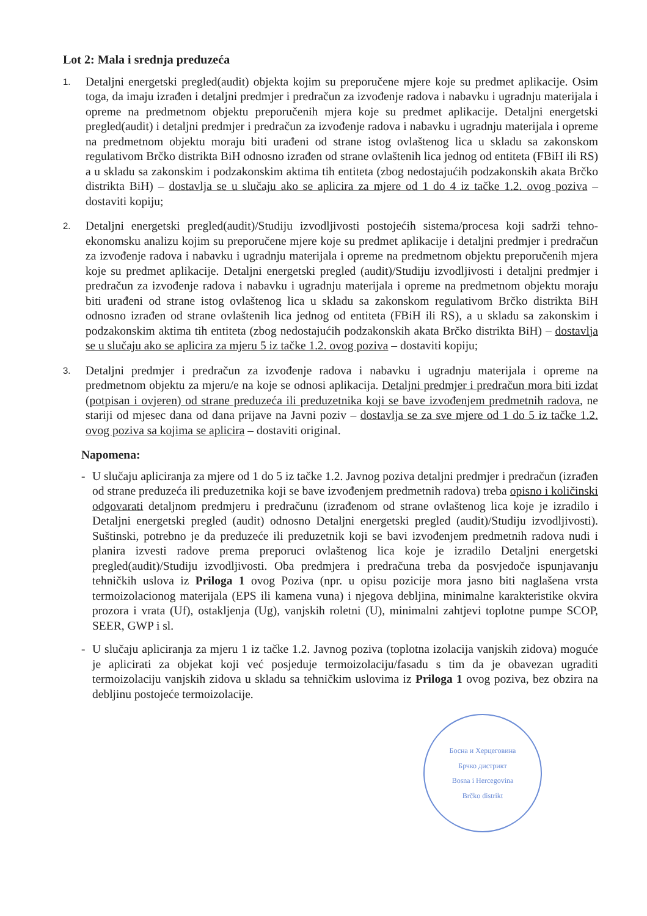Lot 2: Mala i srednja preduzeća
1.
Detaljni energetski pregled(audit) objekta kojim su preporučene mjere koje su predmet aplikacije. Osim toga, da imaju izrađen i detaljni predmjer i predračun za izvođenje radova i nabavku i ugradnju materijala i opreme na predmetnom objektu preporučenih mjera koje su predmet aplikacije. Detaljni energetski pregled(audit) i detaljni predmjer i predračun za izvođenje radova i nabavku i ugradnju materijala i opreme na predmetnom objektu moraju biti urađeni od strane istog ovlaštenog lica u skladu sa zakonskom regulativom Brčko distrikta BiH odnosno izrađen od strane ovlaštenih lica jednog od entiteta (FBiH ili RS) a u skladu sa zakonskim i podzakonskim aktima tih entiteta (zbog nedostajućih podzakonskih akata Brčko distrikta BiH) – dostavlja se u slučaju ako se aplicira za mjere od 1 do 4 iz tačke 1.2. ovog poziva – dostaviti kopiju;
2.
Detaljni energetski pregled(audit)/Studiju izvodljivosti postojećih sistema/procesa koji sadrži tehno-ekonomsku analizu kojim su preporučene mjere koje su predmet aplikacije i detaljni predmjer i predračun za izvođenje radova i nabavku i ugradnju materijala i opreme na predmetnom objektu preporučenih mjera koje su predmet aplikacije. Detaljni energetski pregled (audit)/Studiju izvodljivosti i detaljni predmjer i predračun za izvođenje radova i nabavku i ugradnju materijala i opreme na predmetnom objektu moraju biti urađeni od strane istog ovlaštenog lica u skladu sa zakonskom regulativom Brčko distrikta BiH odnosno izrađen od strane ovlaštenih lica jednog od entiteta (FBiH ili RS), a u skladu sa zakonskim i podzakonskim aktima tih entiteta (zbog nedostajućih podzakonskih akata Brčko distrikta BiH) – dostavlja se u slučaju ako se aplicira za mjeru 5 iz tačke 1.2. ovog poziva – dostaviti kopiju;
3.
Detaljni predmjer i predračun za izvođenje radova i nabavku i ugradnju materijala i opreme na predmetnom objektu za mjeru/e na koje se odnosi aplikacija. Detaljni predmjer i predračun mora biti izdat (potpisan i ovjeren) od strane preduzeća ili preduzetnika koji se bave izvođenjem predmetnih radova, ne stariji od mjesec dana od dana prijave na Javni poziv – dostavlja se za sve mjere od 1 do 5 iz tačke 1.2. ovog poziva sa kojima se aplicira – dostaviti original.
Napomena:
- U slučaju apliciranja za mjere od 1 do 5 iz tačke 1.2. Javnog poziva detaljni predmjer i predračun (izrađen od strane preduzeća ili preduzetnika koji se bave izvođenjem predmetnih radova) treba opisno i količinski odgovarati detaljnom predmjeru i predračunu (izrađenom od strane ovlaštenog lica koje je izradilo i Detaljni energetski pregled (audit) odnosno Detaljni energetski pregled (audit)/Studiju izvodljivosti). Suštinski, potrebno je da preduzeće ili preduzetnik koji se bavi izvođenjem predmetnih radova nudi i planira izvesti radove prema preporuci ovlaštenog lica koje je izradilo Detaljni energetski pregled(audit)/Studiju izvodljivosti. Oba predmjera i predračuna treba da posvjedoče ispunjavanju tehničkih uslova iz Priloga 1 ovog Poziva (npr. u opisu pozicije mora jasno biti naglašena vrsta termoizolacionog materijala (EPS ili kamena vuna) i njegova debljina, minimalne karakteristike okvira prozora i vrata (Uf), ostakljenja (Ug), vanjskih roletni (U), minimalni zahtjevi toplotne pumpe SCOP, SEER, GWP i sl.
- U slučaju apliciranja za mjeru 1 iz tačke 1.2. Javnog poziva (toplotna izolacija vanjskih zidova) moguće je aplicirati za objekat koji već posjeduje termoizolaciju/fasadu s tim da je obavezan ugraditi termoizolaciju vanjskih zidova u skladu sa tehničkim uslovima iz Priloga 1 ovog poziva, bez obzira na debljinu postojeće termoizolacije.
Босна и Херцеговина
Брчко дистрикт
Bosna i Hercegovina
Brčko distrikt